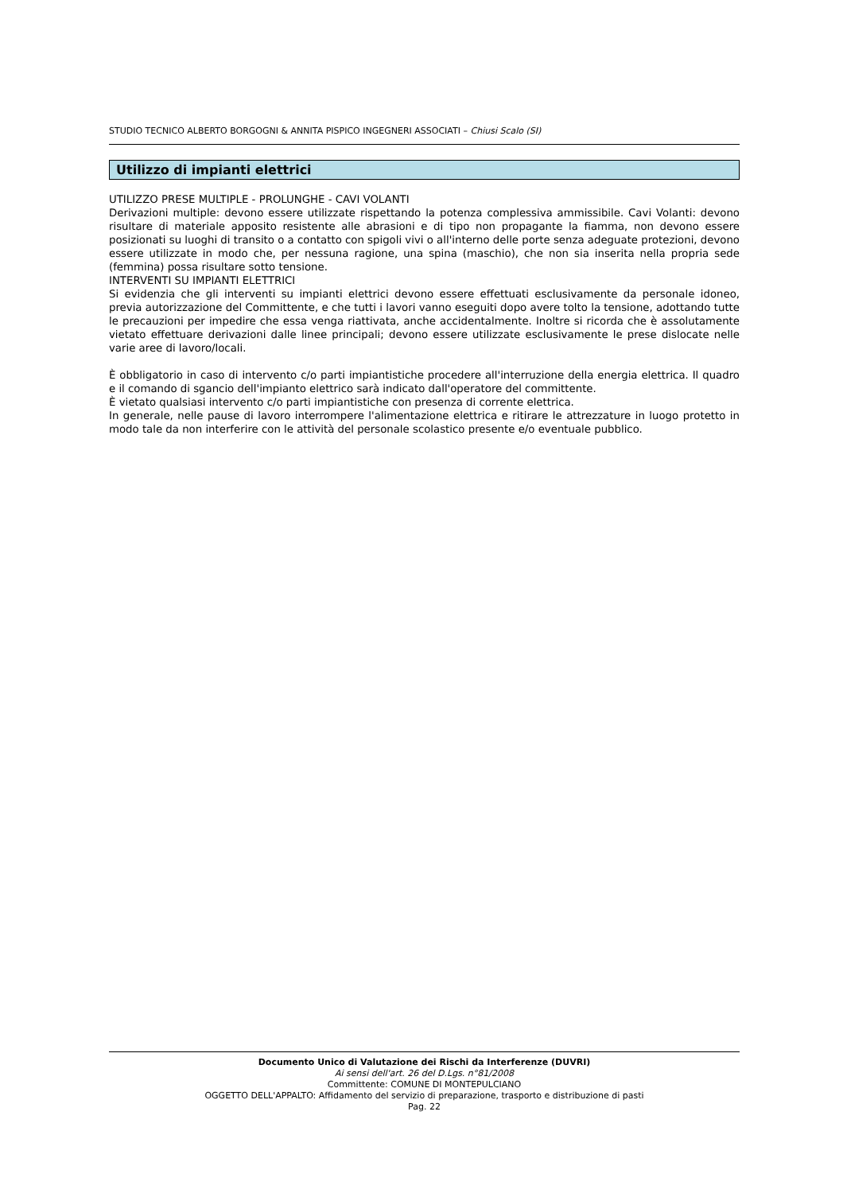STUDIO TECNICO ALBERTO BORGOGNI & ANNITA PISPICO INGEGNERI ASSOCIATI – Chiusi Scalo (SI)
Utilizzo di impianti elettrici
UTILIZZO PRESE MULTIPLE - PROLUNGHE - CAVI VOLANTI
Derivazioni multiple: devono essere utilizzate rispettando la potenza complessiva ammissibile. Cavi Volanti: devono risultare di materiale apposito resistente alle abrasioni e di tipo non propagante la fiamma, non devono essere posizionati su luoghi di transito o a contatto con spigoli vivi o all'interno delle porte senza adeguate protezioni, devono essere utilizzate in modo che, per nessuna ragione, una spina (maschio), che non sia inserita nella propria sede (femmina) possa risultare sotto tensione.
INTERVENTI SU IMPIANTI ELETTRICI
Si evidenzia che gli interventi su impianti elettrici devono essere effettuati esclusivamente da personale idoneo, previa autorizzazione del Committente, e che tutti i lavori vanno eseguiti dopo avere tolto la tensione, adottando tutte le precauzioni per impedire che essa venga riattivata, anche accidentalmente. Inoltre si ricorda che è assolutamente vietato effettuare derivazioni dalle linee principali; devono essere utilizzate esclusivamente le prese dislocate nelle varie aree di lavoro/locali.
È obbligatorio in caso di intervento c/o parti impiantistiche procedere all'interruzione della energia elettrica. Il quadro e il comando di sgancio dell'impianto elettrico sarà indicato dall'operatore del committente.
È vietato qualsiasi intervento c/o parti impiantistiche con presenza di corrente elettrica.
In generale, nelle pause di lavoro interrompere l'alimentazione elettrica e ritirare le attrezzature in luogo protetto in modo tale da non interferire con le attività del personale scolastico presente e/o eventuale pubblico.
Documento Unico di Valutazione dei Rischi da Interferenze (DUVRI)
Ai sensi dell'art. 26 del D.Lgs. n°81/2008
Committente: COMUNE DI MONTEPULCIANO
OGGETTO DELL'APPALTO: Affidamento del servizio di preparazione, trasporto e distribuzione di pasti
Pag. 22